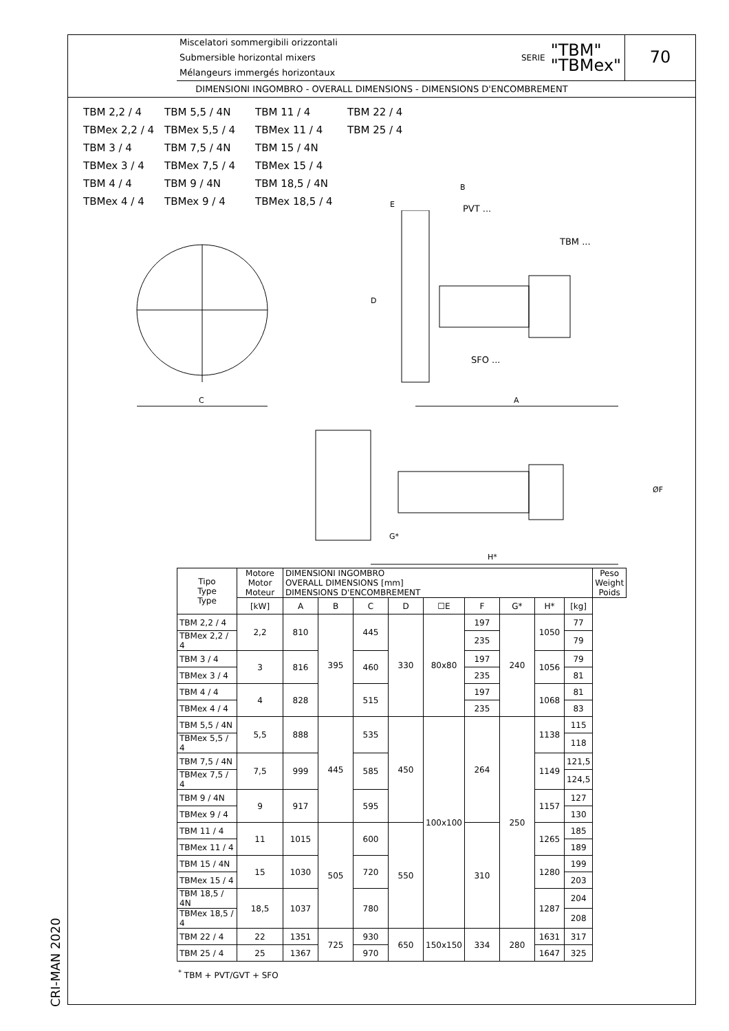Miscelatori sommergibili orizzontali
Submersible horizontal mixers
Mélangeurs immergés horizontaux
SERIE "TBM"
"TBMex"
70
DIMENSIONI INGOMBRO - OVERALL DIMENSIONS - DIMENSIONS D'ENCOMBREMENT
TBM 2,2 / 4
TBMex 2,2 / 4
TBM 3 / 4
TBMex 3 / 4
TBM 4 / 4
TBMex 4 / 4
TBM 5,5 / 4N
TBMex 5,5 / 4
TBM 7,5 / 4N
TBMex 7,5 / 4
TBM 9 / 4N
TBMex 9 / 4
TBM 11 / 4
TBMex 11 / 4
TBM 15 / 4N
TBMex 15 / 4
TBM 18,5 / 4N
TBMex 18,5 / 4
TBM 22 / 4
TBM 25 / 4
C
B
E PVT ...
TBM ...
D
SFO ...
A
ØF
G*
H*
| Tipo Type Type | Motore Motor Moteur | DIMENSIONI INGOMBRO OVERALL DIMENSIONS [mm] DIMENSIONS D'ENCOMBREMENT | | | | | | | | | Peso Weight Poids |
| --- | --- | --- | --- | --- | --- | --- | --- | --- | --- | --- | --- |
| | [kW] | A | B | C | D | ☐E | F | G* | H* | [kg] | |
| TBM 2,2 / 4 | 2,2 | 810 | 395 | 445 | 330 | 80x80 | 197 | 240 | 1050 | 77 | |
| TBMex 2,2 / 4 | | | | | | | 235 | | | 79 | |
| TBM 3 / 4 | 3 | 816 | | 460 | | | 197 | | 1056 | 79 | |
| TBMex 3 / 4 | | | | | | | 235 | | | 81 | |
| TBM 4 / 4 | 4 | 828 | | 515 | | | 197 | | 1068 | 81 | |
| TBMex 4 / 4 | | | | | | | 235 | | | 83 | |
| TBM 5,5 / 4N | 5,5 | 888 | 445 | 535 | 450 | 100x100 | 264 | 250 | 1138 | 115 | |
| TBMex 5,5 / 4 | | | | | | | | | | 118 | |
| TBM 7,5 / 4N | 7,5 | 999 | | 585 | | | | | 1149 | 121,5 | |
| TBMex 7,5 / 4 | | | | | | | | | | 124,5 | |
| TBM 9 / 4N | 9 | 917 | | 595 | | | | | 1157 | 127 | |
| TBMex 9 / 4 | | | | | | | | | | 130 | |
| TBM 11 / 4 | 11 | 1015 | 505 | 600 | 550 | | 310 | | 1265 | 185 | |
| TBMex 11 / 4 | | | | | | | | | | 189 | |
| TBM 15 / 4N | 15 | 1030 | | 720 | | | | | 1280 | 199 | |
| TBMex 15 / 4 | | | | | | | | | | 203 | |
| TBM 18,5 / 4N | 18,5 | 1037 | | 780 | | | | | 1287 | 204 | |
| TBMex 18,5 / 4 | | | | | | | | | | 208 | |
| TBM 22 / 4 | 22 | 1351 | 725 | 930 | 650 | 150x150 | 334 | 280 | 1631 | 317 | |
| TBM 25 / 4 | 25 | 1367 | | 970 | | | | | 1647 | 325 | |
<sup>*</sup> TBM + PVT/GVT + SFO
CRI-MAN 2020